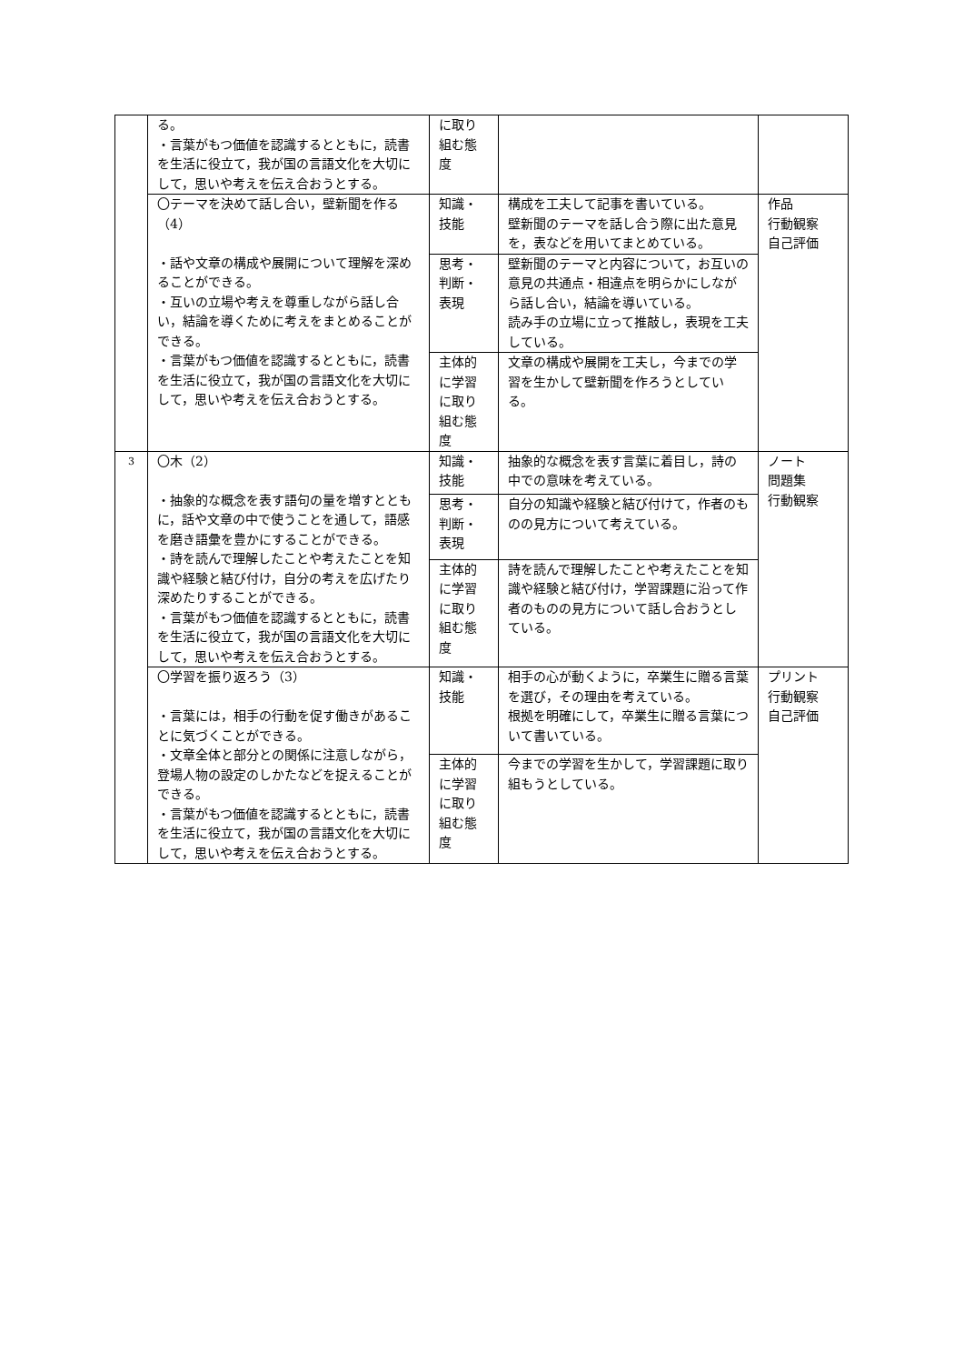| | る。 ・言葉がもつ価値を認識するとともに，読書を生活に役立て，我が国の言語文化を大切にして，思いや考えを伝え合おうとする。 | に取り組む態度 | | |
| | 〇テーマを決めて話し合い，壁新聞を作る（4） ・話や文章の構成や展開について理解を深めることができる。 ・互いの立場や考えを尊重しながら話し合い，結論を導くために考えをまとめることができる。 ・言葉がもつ価値を認識するとともに，読書を生活に役立て，我が国の言語文化を大切にして，思いや考えを伝え合おうとする。 | 知識・技能 | 構成を工夫して記事を書いている。 壁新聞のテーマを話し合う際に出た意見を，表などを用いてまとめている。 | 作品 行動観察 自己評価 |
| | | 思考・判断・表現 | 壁新聞のテーマと内容について，お互いの意見の共通点・相違点を明らかにしながら話し合い，結論を導いている。 読み手の立場に立って推敲し，表現を工夫している。 | |
| | | 主体的に学習に取り組む態度 | 文章の構成や展開を工夫し，今までの学習を生かして壁新聞を作ろうとしている。 | |
| 3 | 〇木（2） ・抽象的な概念を表す語句の量を増すとともに，話や文章の中で使うことを通して，語感を磨き語彙を豊かにすることができる。 ・詩を読んで理解したことや考えたことを知識や経験と結び付け，自分の考えを広げたり深めたりすることができる。 ・言葉がもつ価値を認識するとともに，読書を生活に役立て，我が国の言語文化を大切にして，思いや考えを伝え合おうとする。 | 知識・技能 | 抽象的な概念を表す言葉に着目し，詩の中での意味を考えている。 | ノート 問題集 行動観察 |
| | | 思考・判断・表現 | 自分の知識や経験と結び付けて，作者のものの見方について考えている。 | |
| | | 主体的に学習に取り組む態度 | 詩を読んで理解したことや考えたことを知識や経験と結び付け，学習課題に沿って作者のものの見方について話し合おうとしている。 | |
| | 〇学習を振り返ろう（3） ・言葉には，相手の行動を促す働きがあることに気づくことができる。 ・文章全体と部分との関係に注意しながら，登場人物の設定のしかたなどを捉えることができる。 ・言葉がもつ価値を認識するとともに，読書を生活に役立て，我が国の言語文化を大切にして，思いや考えを伝え合おうとする。 | 知識・技能 | 相手の心が動くように，卒業生に贈る言葉を選び，その理由を考えている。 根拠を明確にして，卒業生に贈る言葉について書いている。 | プリント 行動観察 自己評価 |
| | | 主体的に学習に取り組む態度 | 今までの学習を生かして，学習課題に取り組もうとしている。 | |